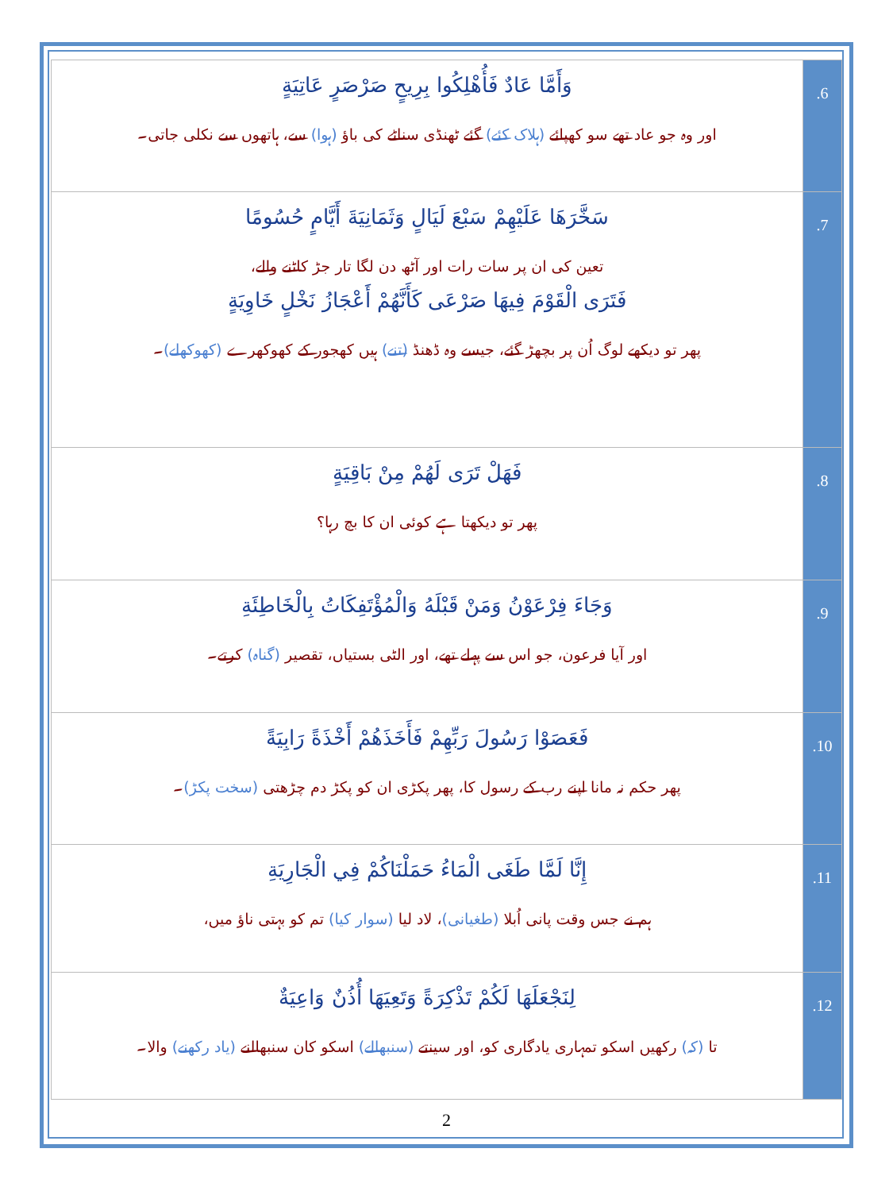| وَأَمَّا عَادٌ فَأُهْلِكُوا بِرِيحٍ صَرْصَرٍ عَاتِيَةٍ اور وہ جو عاد تھے سو کھپائے (ہلاک کئے) گئے ٹھنڈی سناٹے کی باؤ (ہوا) سے، ہاتھوں سے نکلی جاتی۔ | .6 |
| سَخَّرَهَا عَلَيْهِمْ سَبْعَ لَيَالٍ وَثَمَانِيَةَ أَيَّامٍ حُسُومًا تعین کی ان پر سات رات اور آٹھ دن لگا تار جڑ کاٹنے والے، فَتَرَى الْقَوْمَ فِيهَا صَرْعَى كَأَنَّهُمْ أَعْجَازُ نَخْلٍ خَاوِيَةٍ پھر تو دیکھے لوگ اُن پر بچھڑ گئے، جیسے وہ ڈھنڈ (تنے) ہیں کھجور کے کھوکھرے (کھوکھلے) ۔ | .7 |
| فَهَلْ تَرَى لَهُمْ مِنْ بَاقِيَةٍ پھر تو دیکھتا ہے کوئی ان کا بچ رہا؟ | .8 |
| وَجَاءَ فِرْعَوْنُ وَمَنْ قَبْلَهُ وَالْمُؤْتَفِكَاتُ بِالْخَاطِئَةِ اور آیا فرعون، جو اس سے پہلے تھے، اور الٹی بستیاں، تقصیر (گناہ) کرتے۔ | .9 |
| فَعَصَوْا رَسُولَ رَبِّهِمْ فَأَخَذَهُمْ أَخْذَةً رَابِيَةً پھر حکم نہ مانا اپنے رب کے رسول کا، پھر پکڑی ان کو پکڑ دم چڑھتی (سخت پکڑ) ۔ | .10 |
| إِنَّا لَمَّا طَغَى الْمَاءُ حَمَلْنَاكُمْ فِي الْجَارِيَةِ ہم نے جس وقت پانی اُبلا (طغیانی) ، لاد لیا (سوار کیا) تم کو بہتی ناؤ میں، | .11 |
| لِنَجْعَلَهَا لَكُمْ تَذْكِرَةً وَتَعِيَهَا أُذُنٌ وَاعِيَةٌ تا (کہ) رکھیں اسکو تمہاری یادگاری کو، اور سینتے (سنبھالے) اسکو کان سنبھالنے (یاد رکھنے) والا۔ | .12 |
2